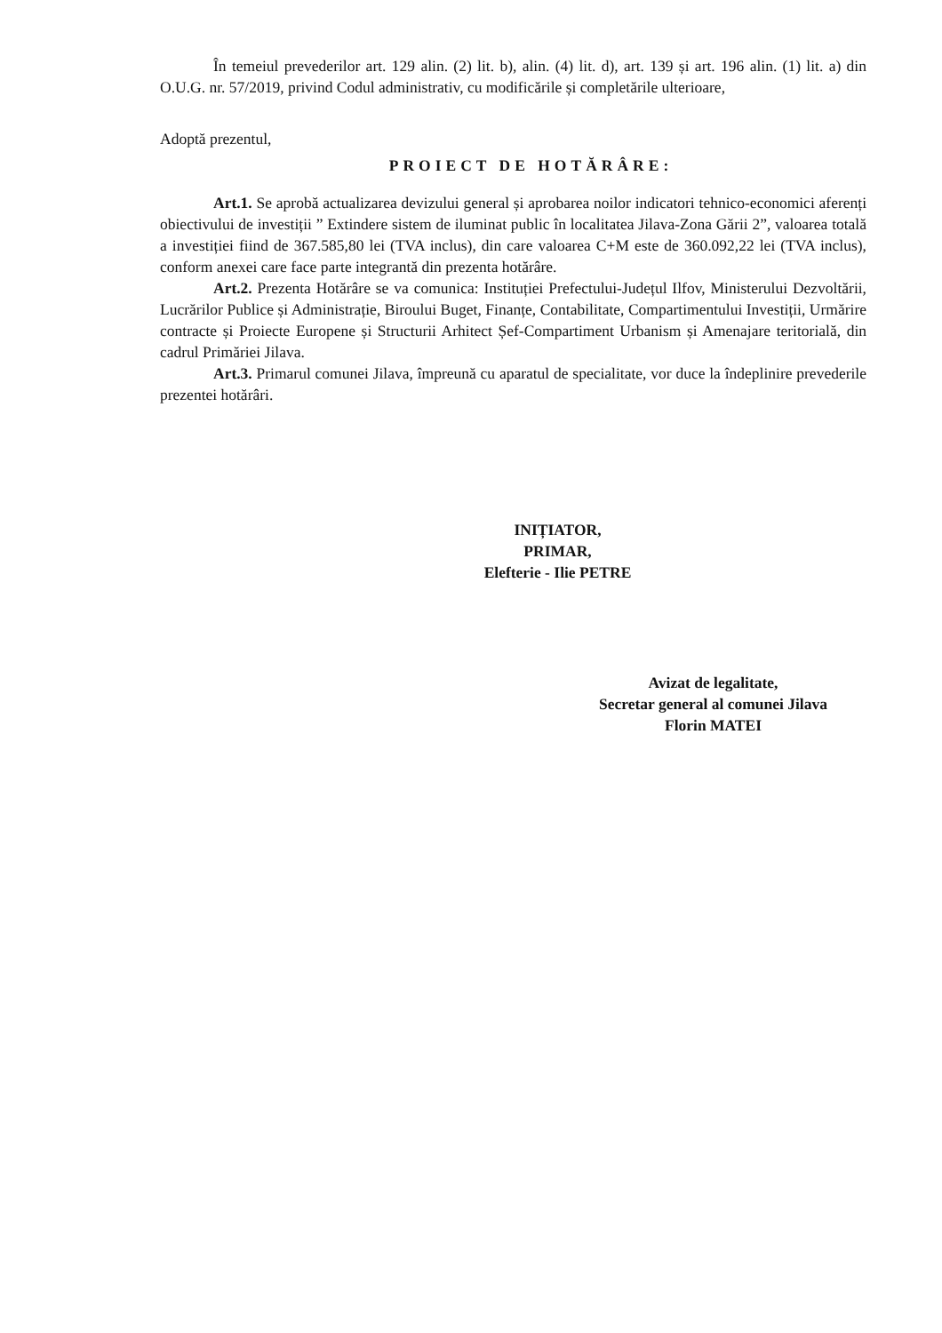În temeiul prevederilor art. 129 alin. (2) lit. b), alin. (4) lit. d), art. 139 și art. 196 alin. (1) lit. a) din O.U.G. nr. 57/2019, privind Codul administrativ, cu modificările și completările ulterioare,
Adoptă prezentul,
PROIECT DE HOTĂRÂRE:
Art.1. Se aprobă actualizarea devizului general și aprobarea noilor indicatori tehnico-economici aferenți obiectivului de investiții ” Extindere sistem de iluminat public în localitatea Jilava-Zona Gării 2”, valoarea totală a investiției fiind de 367.585,80 lei (TVA inclus), din care valoarea C+M este de 360.092,22 lei (TVA inclus), conform anexei care face parte integrantă din prezenta hotărâre.
Art.2. Prezenta Hotărâre se va comunica: Instituției Prefectului-Județul Ilfov, Ministerului Dezvoltării, Lucrărilor Publice și Administrație, Biroului Buget, Finanțe, Contabilitate, Compartimentului Investiții, Urmărire contracte și Proiecte Europene și Structurii Arhitect Șef-Compartiment Urbanism și Amenajare teritorială, din cadrul Primăriei Jilava.
Art.3. Primarul comunei Jilava, împreună cu aparatul de specialitate, vor duce la îndeplinire prevederile prezentei hotărâri.
INIȚIATOR,
PRIMAR,
Elefterie - Ilie PETRE
Avizat de legalitate,
Secretar general al comunei Jilava
Florin MATEI